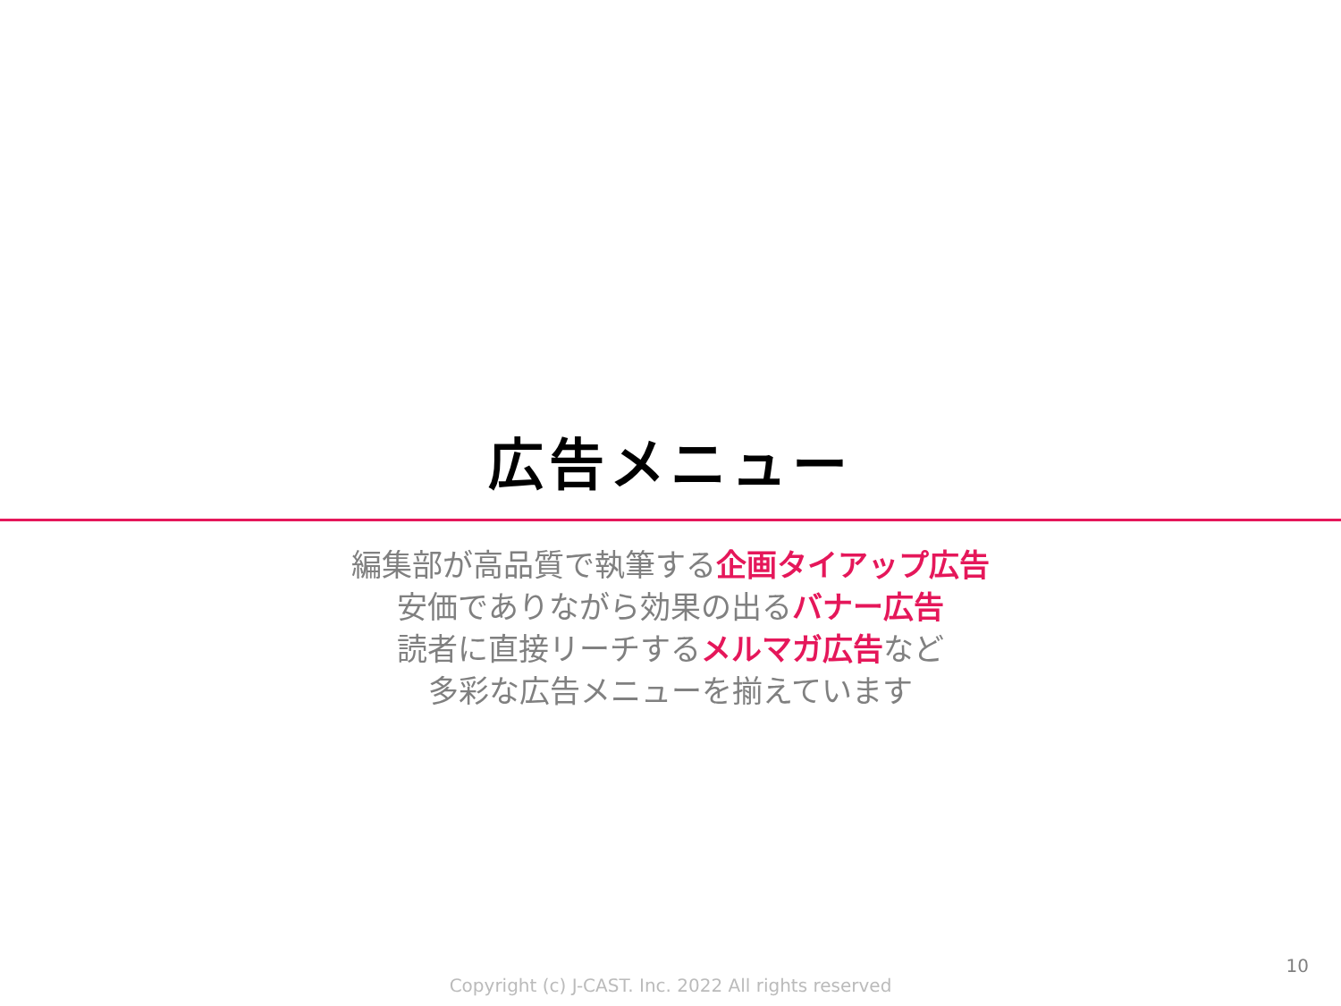広告メニュー
編集部が高品質で執筆する企画タイアップ広告
安価でありながら効果の出るバナー広告
読者に直接リーチするメルマガ広告など
多彩な広告メニューを揃えています
10
Copyright (c) J-CAST. Inc. 2022 All rights reserved